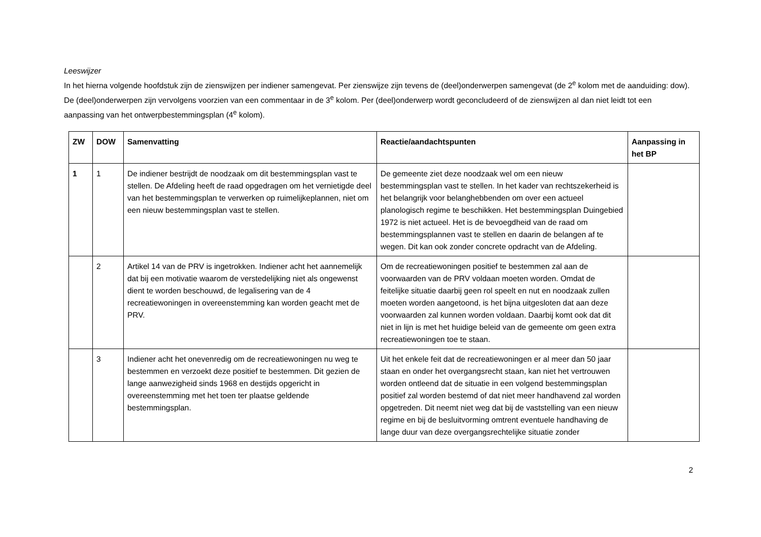Leeswijzer
In het hierna volgende hoofdstuk zijn de zienswijzen per indiener samengevat. Per zienswijze zijn tevens de (deel)onderwerpen samengevat (de 2<sup>e</sup> kolom met de aanduiding: dow). De (deel)onderwerpen zijn vervolgens voorzien van een commentaar in de 3<sup>e</sup> kolom. Per (deel)onderwerp wordt geconcludeerd of de zienswijzen al dan niet leidt tot een aanpassing van het ontwerpbestemmingsplan (4<sup>e</sup> kolom).
| ZW | DOW | Samenvatting | Reactie/aandachtspunten | Aanpassing in het BP |
| --- | --- | --- | --- | --- |
| 1 | 1 | De indiener bestrijdt de noodzaak om dit bestemmingsplan vast te stellen. De Afdeling heeft de raad opgedragen om het vernietigde deel van het bestemmingsplan te verwerken op ruimelijkeplannen, niet om een nieuw bestemmingsplan vast te stellen. | De gemeente ziet deze noodzaak wel om een nieuw bestemmingsplan vast te stellen. In het kader van rechtszekerheid is het belangrijk voor belanghebbenden om over een actueel planologisch regime te beschikken. Het bestemmingsplan Duingebied 1972 is niet actueel. Het is de bevoegdheid van de raad om bestemmingsplannen vast te stellen en daarin de belangen af te wegen. Dit kan ook zonder concrete opdracht van de Afdeling. | |
| | 2 | Artikel 14 van de PRV is ingetrokken. Indiener acht het aannemelijk dat bij een motivatie waarom de verstedelijking niet als ongewenst dient te worden beschouwd, de legalisering van de 4 recreatiewoningen in overeenstemming kan worden geacht met de PRV. | Om de recreatiewoningen positief te bestemmen zal aan de voorwaarden van de PRV voldaan moeten worden. Omdat de feitelijke situatie daarbij geen rol speelt en nut en noodzaak zullen moeten worden aangetoond, is het bijna uitgesloten dat aan deze voorwaarden zal kunnen worden voldaan. Daarbij komt ook dat dit niet in lijn is met het huidige beleid van de gemeente om geen extra recreatiewoningen toe te staan. | |
| | 3 | Indiener acht het onevenredig om de recreatiewoningen nu weg te bestemmen en verzoekt deze positief te bestemmen. Dit gezien de lange aanwezigheid sinds 1968 en destijds opgericht in overeenstemming met het toen ter plaatse geldende bestemmingsplan. | Uit het enkele feit dat de recreatiewoningen er al meer dan 50 jaar staan en onder het overgangsrecht staan, kan niet het vertrouwen worden ontleend dat de situatie in een volgend bestemmingsplan positief zal worden bestemd of dat niet meer handhavend zal worden opgetreden. Dit neemt niet weg dat bij de vaststelling van een nieuw regime en bij de besluitvorming omtrent eventuele handhaving de lange duur van deze overgangsrechtelijke situatie zonder | |
2